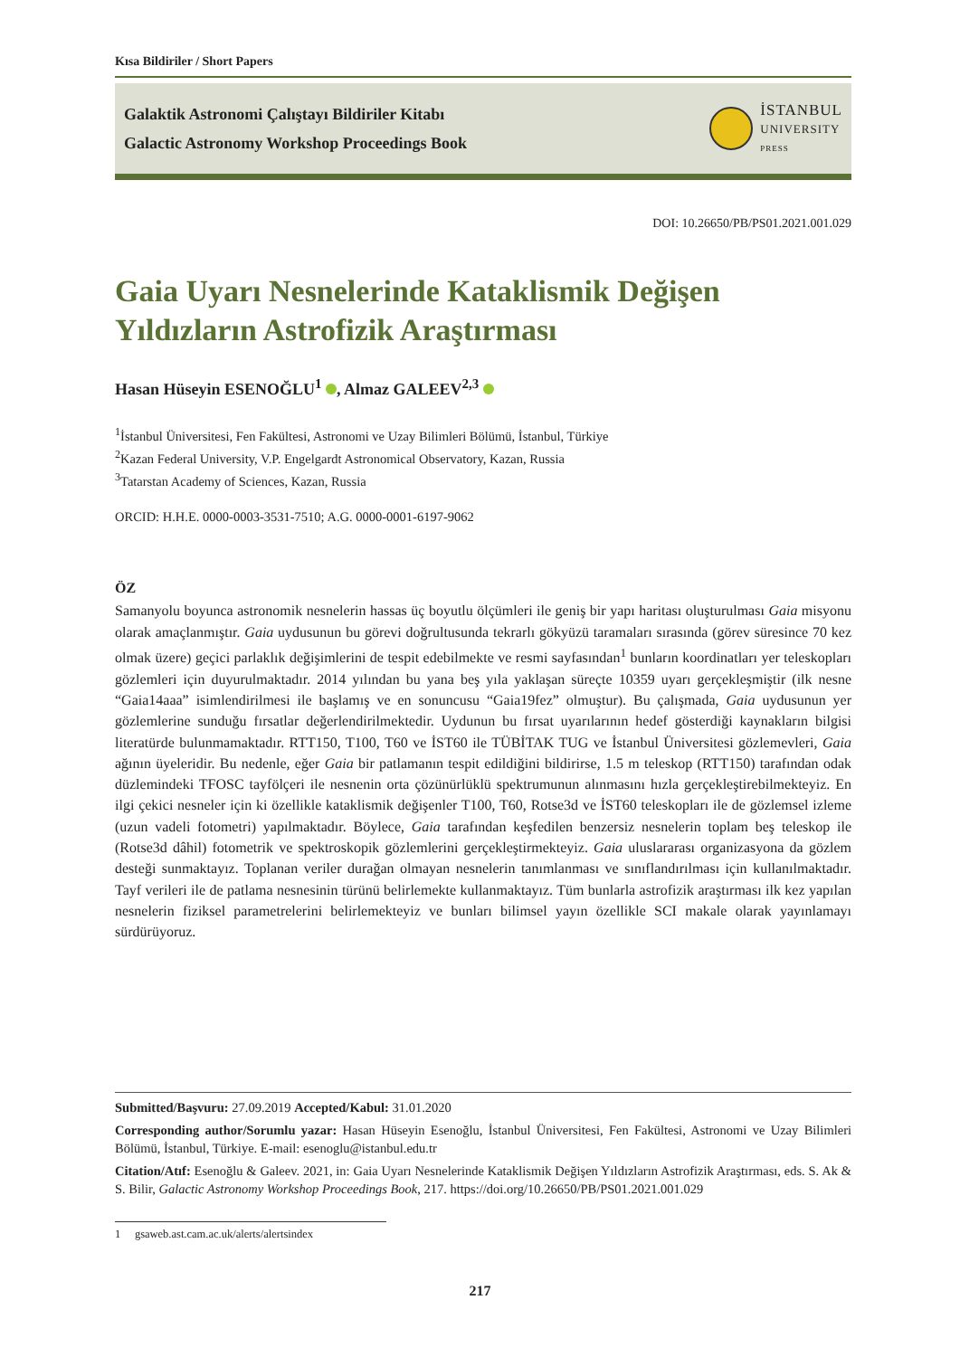Kısa Bildiriler / Short Papers
Galaktik Astronomi Çalıştayı Bildiriler Kitabı
Galactic Astronomy Workshop Proceedings Book
İSTANBUL
UNIVERSITY
PRESS
DOI: 10.26650/PB/PS01.2021.001.029
Gaia Uyarı Nesnelerinde Kataklismik Değişen Yıldızların Astrofizik Araştırması
Hasan Hüseyin ESENOĞLU<sup>1</sup> , Almaz GALEEV<sup>2,3</sup>
<sup>1</sup> İstanbul Üniversitesi, Fen Fakültesi, Astronomi ve Uzay Bilimleri Bölümü, İstanbul, Türkiye
<sup>2</sup> Kazan Federal University, V.P. Engelgardt Astronomical Observatory, Kazan, Russia
<sup>3</sup> Tatarstan Academy of Sciences, Kazan, Russia
ORCID: H.H.E. 0000-0003-3531-7510; A.G. 0000-0001-6197-9062
ÖZ
Samanyolu boyunca astronomik nesnelerin hassas üç boyutlu ölçümleri ile geniş bir yapı haritası oluşturulması Gaia misyonu olarak amaçlanmıştır. Gaia uydusunun bu görevi doğrultusunda tekrarlı gökyüzü taramaları sırasında (görev süresince 70 kez olmak üzere) geçici parlaklık değişimlerini de tespit edebilmekte ve resmi sayfasından<sup>1</sup> bunların koordinatları yer teleskopları gözlemleri için duyurulmaktadır. 2014 yılından bu yana beş yıla yaklaşan süreçte 10359 uyarı gerçekleşmiştir (ilk nesne “Gaia14aaa” isimlendirilmesi ile başlamış ve en sonuncusu “Gaia19fez” olmuştur). Bu çalışmada, Gaia uydusunun yer gözlemlerine sunduğu fırsatlar değerlendirilmektedir. Uydunun bu fırsat uyarılarının hedef gösterdiği kaynakların bilgisi literatürde bulunmamaktadır. RTT150, T100, T60 ve İST60 ile TÜBİTAK TUG ve İstanbul Üniversitesi gözlemevleri, Gaia ağının üyeleridir. Bu nedenle, eğer Gaia bir patlamanın tespit edildiğini bildirirse, 1.5 m teleskop (RTT150) tarafından odak düzlemindeki TFOSC tayfölçeri ile nesnenin orta çözünürlüklü spektrumunun alınmasını hızla gerçekleştirebilmekteyiz. En ilgi çekici nesneler için ki özellikle kataklismik değişenler T100, T60, Rotse3d ve İST60 teleskopları ile de gözlemsel izleme (uzun vadeli fotometri) yapılmaktadır. Böylece, Gaia tarafından keşfedilen benzersiz nesnelerin toplam beş teleskop ile (Rotse3d dâhil) fotometrik ve spektroskopik gözlemlerini gerçekleştirmekteyiz. Gaia uluslararası organizasyona da gözlem desteği sunmaktayız. Toplanan veriler durağan olmayan nesnelerin tanımlanması ve sınıflandırılması için kullanılmaktadır. Tayf verileri ile de patlama nesnesinin türünü belirlemekte kullanmaktayız. Tüm bunlarla astrofizik araştırması ilk kez yapılan nesnelerin fiziksel parametrelerini belirlemekteyiz ve bunları bilimsel yayın özellikle SCI makale olarak yayınlamayı sürdürüyoruz.
Submitted/Başvuru: 27.09.2019 Accepted/Kabul: 31.01.2020
Corresponding author/Sorumlu yazar: Hasan Hüseyin Esenoğlu, İstanbul Üniversitesi, Fen Fakültesi, Astronomi ve Uzay Bilimleri Bölümü, İstanbul, Türkiye. E-mail: esenoglu@istanbul.edu.tr
Citation/Atıf: Esenoğlu & Galeev. 2021, in: Gaia Uyarı Nesnelerinde Kataklismik Değişen Yıldızların Astrofizik Araştırması, eds. S. Ak & S. Bilir, Galactic Astronomy Workshop Proceedings Book, 217. https://doi.org/10.26650/PB/PS01.2021.001.029
1 gsaweb.ast.cam.ac.uk/alerts/alertsindex
217